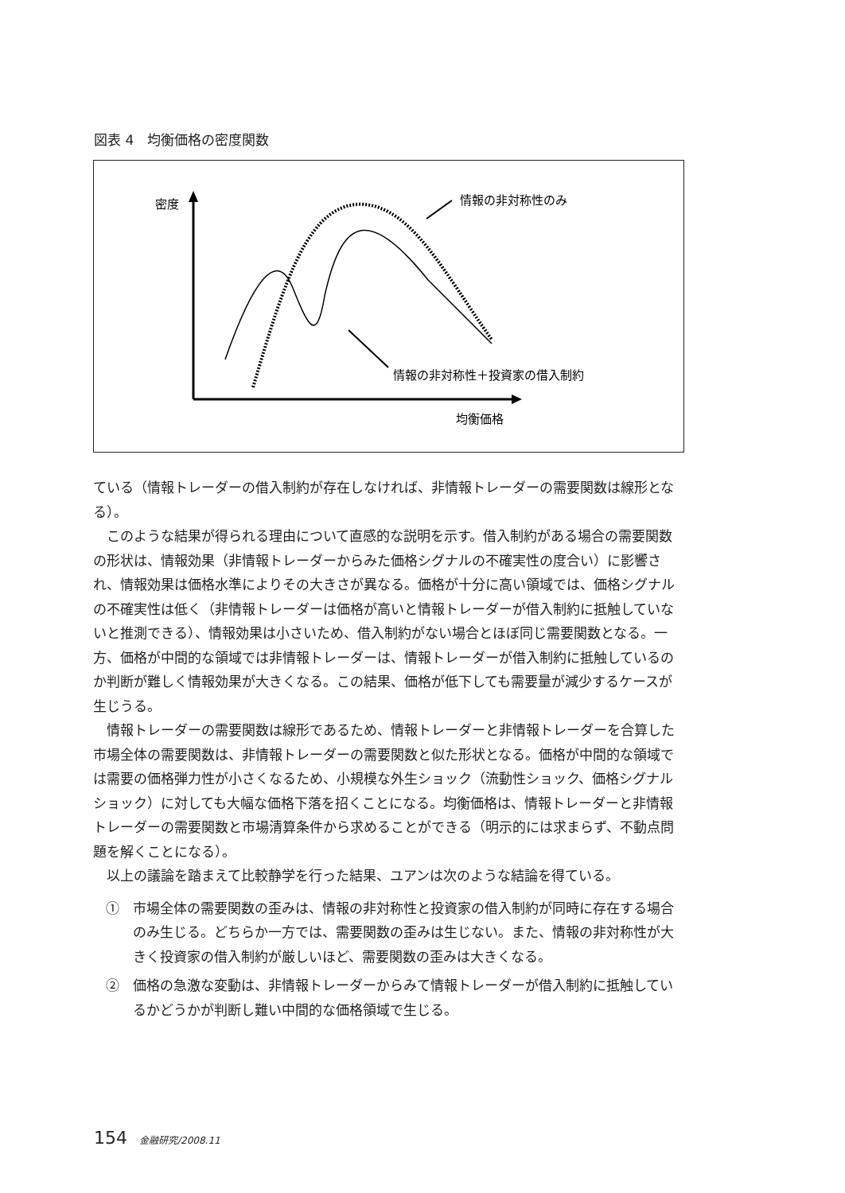図表 4　均衡価格の密度関数
密度
均衡価格
情報の非対称性のみ
情報の非対称性＋投資家の借入制約
ている（情報トレーダーの借入制約が存在しなければ、非情報トレーダーの需要関数は線形となる）。
このような結果が得られる理由について直感的な説明を示す。借入制約がある場合の需要関数の形状は、情報効果（非情報トレーダーからみた価格シグナルの不確実性の度合い）に影響され、情報効果は価格水準によりその大きさが異なる。価格が十分に高い領域では、価格シグナルの不確実性は低く（非情報トレーダーは価格が高いと情報トレーダーが借入制約に抵触していないと推測できる）、情報効果は小さいため、借入制約がない場合とほぼ同じ需要関数となる。一方、価格が中間的な領域では非情報トレーダーは、情報トレーダーが借入制約に抵触しているのか判断が難しく情報効果が大きくなる。この結果、価格が低下しても需要量が減少するケースが生じうる。
情報トレーダーの需要関数は線形であるため、情報トレーダーと非情報トレーダーを合算した市場全体の需要関数は、非情報トレーダーの需要関数と似た形状となる。価格が中間的な領域では需要の価格弾力性が小さくなるため、小規模な外生ショック（流動性ショック、価格シグナルショック）に対しても大幅な価格下落を招くことになる。均衡価格は、情報トレーダーと非情報トレーダーの需要関数と市場清算条件から求めることができる（明示的には求まらず、不動点問題を解くことになる）。
以上の議論を踏まえて比較静学を行った結果、ユアンは次のような結論を得ている。
①　市場全体の需要関数の歪みは、情報の非対称性と投資家の借入制約が同時に存在する場合のみ生じる。どちらか一方では、需要関数の歪みは生じない。また、情報の非対称性が大きく投資家の借入制約が厳しいほど、需要関数の歪みは大きくなる。
②　価格の急激な変動は、非情報トレーダーからみて情報トレーダーが借入制約に抵触しているかどうかが判断し難い中間的な価格領域で生じる。
154 金融研究/2008.11